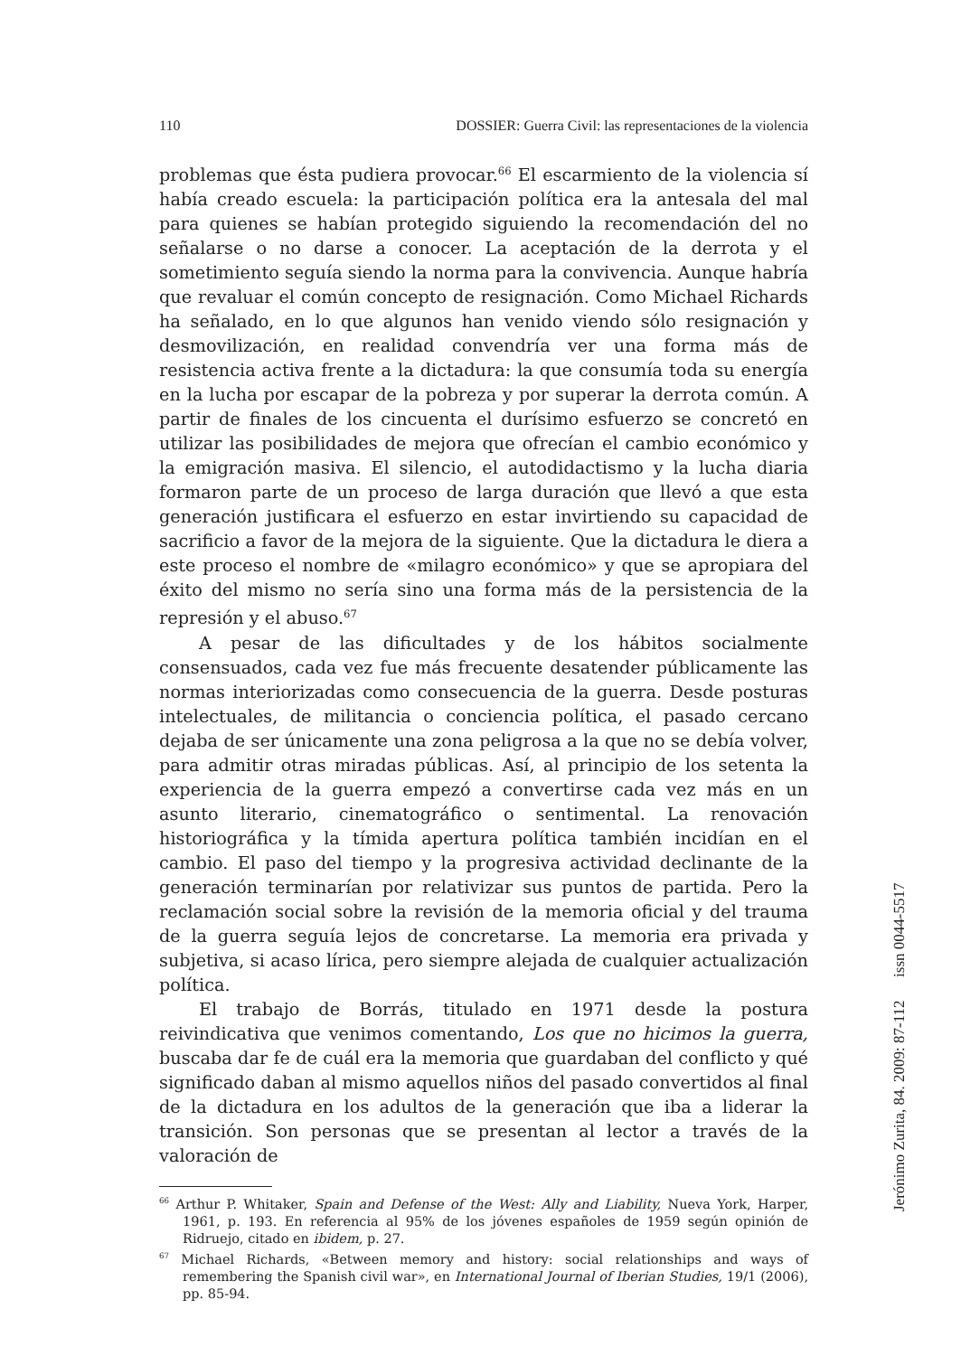110 DOSSIER: Guerra Civil: las representaciones de la violencia
problemas que ésta pudiera provocar.<sup>66</sup> El escarmiento de la violencia sí había creado escuela: la participación política era la antesala del mal para quienes se habían protegido siguiendo la recomendación del no señalarse o no darse a conocer. La aceptación de la derrota y el sometimiento seguía siendo la norma para la convivencia. Aunque habría que revaluar el común concepto de resignación. Como Michael Richards ha señalado, en lo que algunos han venido viendo sólo resignación y desmovilización, en realidad convendría ver una forma más de resistencia activa frente a la dictadura: la que consumía toda su energía en la lucha por escapar de la pobreza y por superar la derrota común. A partir de finales de los cincuenta el durísimo esfuerzo se concretó en utilizar las posibilidades de mejora que ofrecían el cambio económico y la emigración masiva. El silencio, el autodidactismo y la lucha diaria formaron parte de un proceso de larga duración que llevó a que esta generación justificara el esfuerzo en estar invirtiendo su capacidad de sacrificio a favor de la mejora de la siguiente. Que la dictadura le diera a este proceso el nombre de «milagro económico» y que se apropiara del éxito del mismo no sería sino una forma más de la persistencia de la represión y el abuso.<sup>67</sup>
A pesar de las dificultades y de los hábitos socialmente consensuados, cada vez fue más frecuente desatender públicamente las normas interiorizadas como consecuencia de la guerra. Desde posturas intelectuales, de militancia o conciencia política, el pasado cercano dejaba de ser únicamente una zona peligrosa a la que no se debía volver, para admitir otras miradas públicas. Así, al principio de los setenta la experiencia de la guerra empezó a convertirse cada vez más en un asunto literario, cinematográfico o sentimental. La renovación historiográfica y la tímida apertura política también incidían en el cambio. El paso del tiempo y la progresiva actividad declinante de la generación terminarían por relativizar sus puntos de partida. Pero la reclamación social sobre la revisión de la memoria oficial y del trauma de la guerra seguía lejos de concretarse. La memoria era privada y subjetiva, si acaso lírica, pero siempre alejada de cualquier actualización política.
El trabajo de Borrás, titulado en 1971 desde la postura reivindicativa que venimos comentando, Los que no hicimos la guerra, buscaba dar fe de cuál era la memoria que guardaban del conflicto y qué significado daban al mismo aquellos niños del pasado convertidos al final de la dictadura en los adultos de la generación que iba a liderar la transición. Son personas que se presentan al lector a través de la valoración de
<sup>66</sup> Arthur P. Whitaker, Spain and Defense of the West: Ally and Liability, Nueva York, Harper, 1961, p. 193. En referencia al 95% de los jóvenes españoles de 1959 según opinión de Ridruejo, citado en ibidem, p. 27.
<sup>67</sup> Michael Richards, «Between memory and history: social relationships and ways of remembering the Spanish civil war», en International Journal of Iberian Studies, 19/1 (2006), pp. 85-94.
Jerónimo Zurita, 84. 2009: 87-112 issn 0044-5517